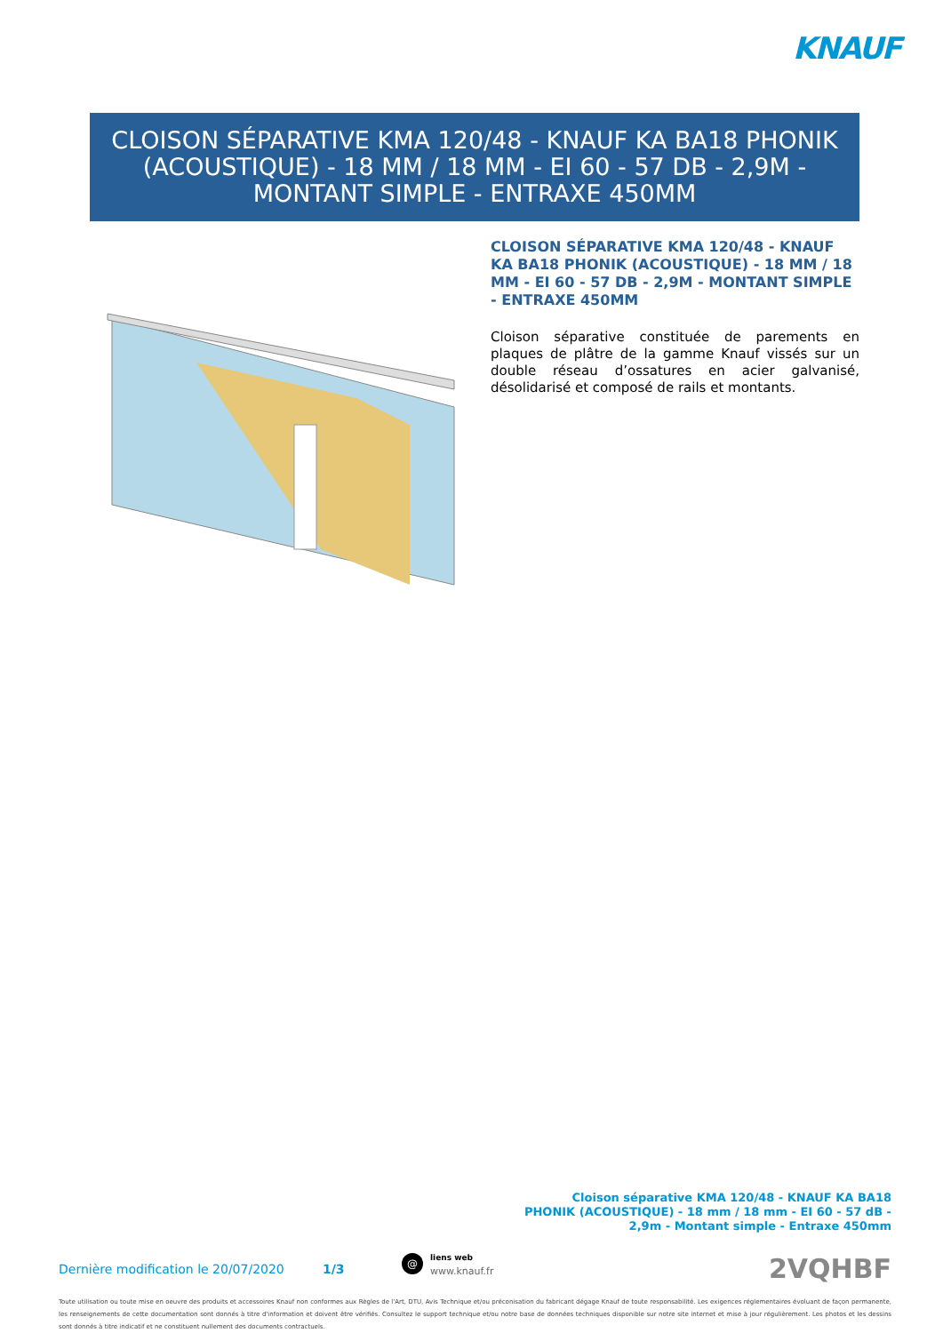KNAUF
CLOISON SÉPARATIVE KMA 120/48 - KNAUF KA BA18 PHONIK
(ACOUSTIQUE) - 18 MM / 18 MM - EI 60 - 57 DB - 2,9M -
MONTANT SIMPLE - ENTRAXE 450MM
CLOISON SÉPARATIVE KMA 120/48 - KNAUF KA BA18 PHONIK (ACOUSTIQUE) - 18 MM / 18 MM - EI 60 - 57 DB - 2,9M - MONTANT SIMPLE - ENTRAXE 450MM
Cloison séparative constituée de parements en plaques de plâtre de la gamme Knauf vissés sur un double réseau d’ossatures en acier galvanisé, désolidarisé et composé de rails et montants.
Cloison séparative KMA 120/48 - KNAUF KA BA18 PHONIK (ACOUSTIQUE) - 18 mm / 18 mm - EI 60 - 57 dB - 2,9m - Montant simple - Entraxe 450mm
Dernière modification le 20/07/2020 1/3
@ liens web
www.knauf.fr 2VQHBF
Toute utilisation ou toute mise en oeuvre des produits et accessoires Knauf non conformes aux Règles de l'Art, DTU, Avis Technique et/ou préconisation du fabricant dégage Knauf de toute responsabilité. Les exigences réglementaires évoluant de façon permanente, les renseignements de cette documentation sont donnés à titre d'information et doivent être vérifiés. Consultez le support technique et/ou notre base de données techniques disponible sur notre site internet et mise à jour régulièrement. Les photos et les dessins sont donnés à titre indicatif et ne constituent nullement des documents contractuels.